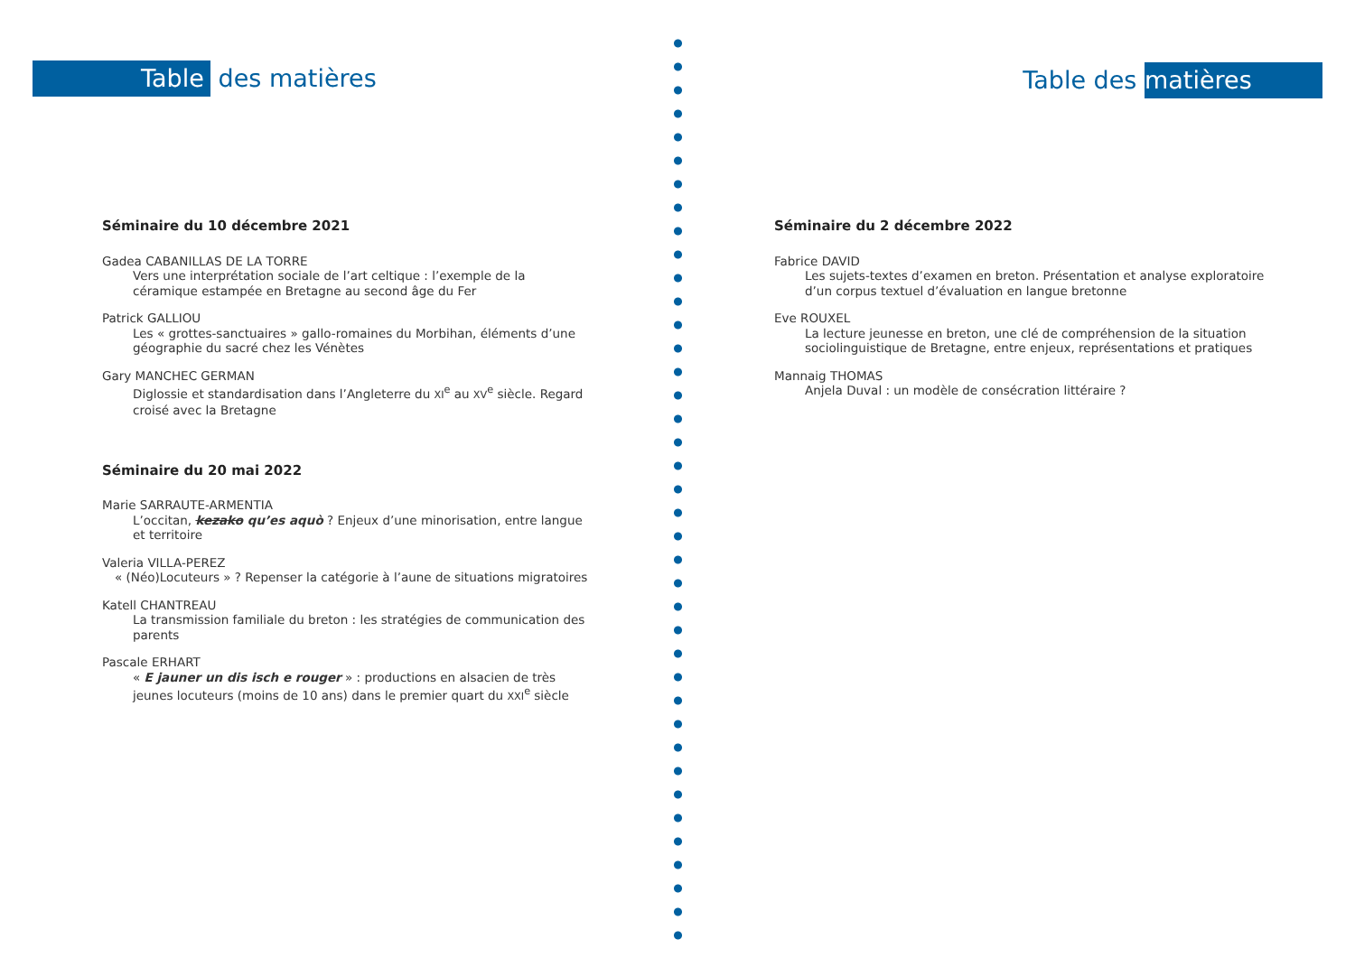Table des matières
Séminaire du 10 décembre 2021
Gadea CABANILLAS DE LA TORRE
Vers une interprétation sociale de l’art celtique : l’exemple de la céramique estampée en Bretagne au second âge du Fer
Patrick GALLIOU
Les « grottes-sanctuaires » gallo-romaines du Morbihan, éléments d’une géographie du sacré chez les Vénètes
Gary MANCHEC GERMAN
Diglossie et standardisation dans l’Angleterre du XI<sup>e</sup> au XV<sup>e</sup> siècle. Regard croisé avec la Bretagne
Séminaire du 20 mai 2022
Marie SARRAUTE-ARMENTIA
L’occitan, kezako qu’es aquò ? Enjeux d’une minorisation, entre langue et territoire
Valeria VILLA-PEREZ
« (Néo)Locuteurs » ? Repenser la catégorie à l’aune de situations migratoires
Katell CHANTREAU
La transmission familiale du breton : les stratégies de communication des parents
Pascale ERHART
« E jauner un dis isch e rouger » : productions en alsacien de très jeunes locuteurs (moins de 10 ans) dans le premier quart du XXI<sup>e</sup> siècle
Table des matières
Séminaire du 2 décembre 2022
Fabrice DAVID
Les sujets-textes d’examen en breton. Présentation et analyse exploratoire d’un corpus textuel d’évaluation en langue bretonne
Eve ROUXEL
La lecture jeunesse en breton, une clé de compréhension de la situation sociolinguistique de Bretagne, entre enjeux, représentations et pratiques
Mannaig THOMAS
Anjela Duval : un modèle de consécration littéraire ?